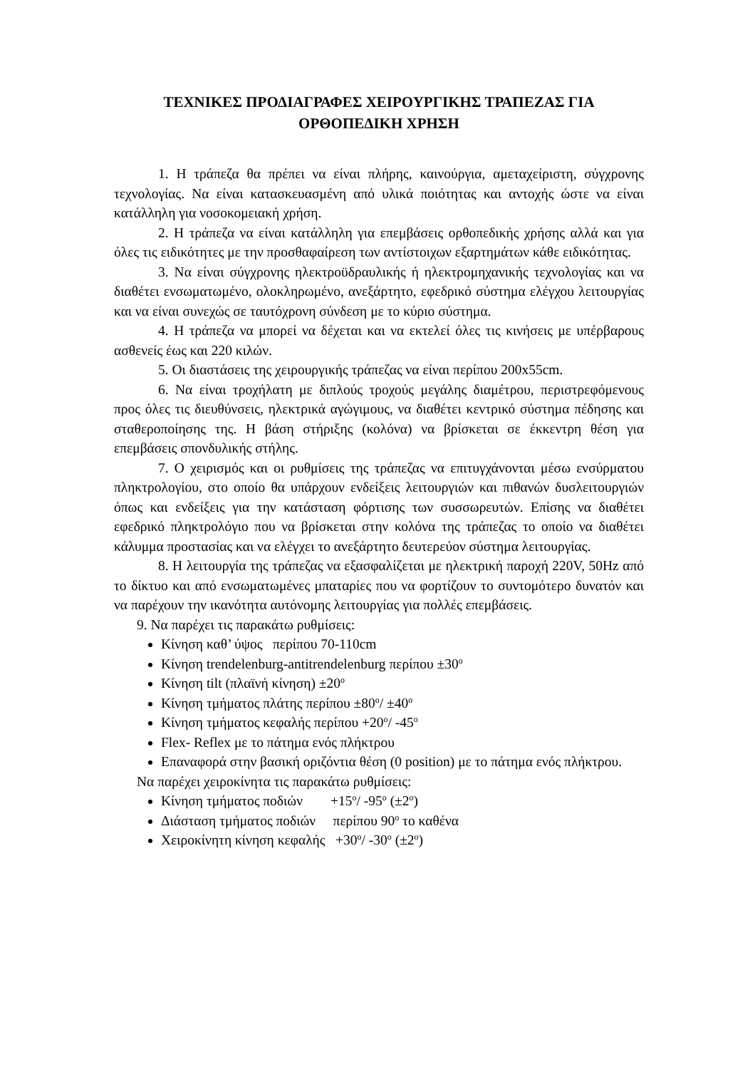ΤΕΧΝΙΚΕΣ ΠΡΟΔΙΑΓΡΑΦΕΣ ΧΕΙΡΟΥΡΓΙΚΗΣ ΤΡΑΠΕΖΑΣ ΓΙΑ
ΟΡΘΟΠΕΔΙΚΗ ΧΡΗΣΗ
1. Η τράπεζα θα πρέπει να είναι πλήρης, καινούργια, αμεταχείριστη, σύγχρονης τεχνολογίας. Να είναι κατασκευασμένη από υλικά ποιότητας και αντοχής ώστε να είναι κατάλληλη για νοσοκομειακή χρήση.
2. Η τράπεζα να είναι κατάλληλη για επεμβάσεις ορθοπεδικής χρήσης αλλά και για όλες τις ειδικότητες με την προσθαφαίρεση των αντίστοιχων εξαρτημάτων κάθε ειδικότητας.
3. Να είναι σύγχρονης ηλεκτροϋδραυλικής ή ηλεκτρομηχανικής τεχνολογίας και να διαθέτει ενσωματωμένο, ολοκληρωμένο, ανεξάρτητο, εφεδρικό σύστημα ελέγχου λειτουργίας και να είναι συνεχώς σε ταυτόχρονη σύνδεση με το κύριο σύστημα.
4. Η τράπεζα να μπορεί να δέχεται και να εκτελεί όλες τις κινήσεις με υπέρβαρους ασθενείς έως και 220 κιλών.
5. Οι διαστάσεις της χειρουργικής τράπεζας να είναι περίπου 200x55cm.
6. Να είναι τροχήλατη με διπλούς τροχούς μεγάλης διαμέτρου, περιστρεφόμενους προς όλες τις διευθύνσεις, ηλεκτρικά αγώγιμους, να διαθέτει κεντρικό σύστημα πέδησης και σταθεροποίησης της. Η βάση στήριξης (κολόνα) να βρίσκεται σε έκκεντρη θέση για επεμβάσεις σπονδυλικής στήλης.
7. Ο χειρισμός και οι ρυθμίσεις της τράπεζας να επιτυγχάνονται μέσω ενσύρματου πληκτρολογίου, στο οποίο θα υπάρχουν ενδείξεις λειτουργιών και πιθανών δυσλειτουργιών όπως και ενδείξεις για την κατάσταση φόρτισης των συσσωρευτών. Επίσης να διαθέτει εφεδρικό πληκτρολόγιο που να βρίσκεται στην κολόνα της τράπεζας το οποίο να διαθέτει κάλυμμα προστασίας και να ελέγχει το ανεξάρτητο δευτερεύον σύστημα λειτουργίας.
8. Η λειτουργία της τράπεζας να εξασφαλίζεται με ηλεκτρική παροχή 220V, 50Hz από το δίκτυο και από ενσωματωμένες μπαταρίες που να φορτίζουν το συντομότερο δυνατόν και να παρέχουν την ικανότητα αυτόνομης λειτουργίας για πολλές επεμβάσεις.
9. Να παρέχει τις παρακάτω ρυθμίσεις:
Κίνηση καθ’ ύψος περίπου 70-110cm
Κίνηση trendelenburg-antitrendelenburg περίπου ±30<sup>ο</sup>
Κίνηση tilt (πλαϊνή κίνηση) ±20<sup>ο</sup>
Κίνηση τμήματος πλάτης περίπου ±80<sup>ο</sup>/ ±40<sup>ο</sup>
Κίνηση τμήματος κεφαλής περίπου +20<sup>ο</sup>/ -45<sup>ο</sup>
Flex- Reflex με το πάτημα ενός πλήκτρου
Επαναφορά στην βασική οριζόντια θέση (0 position) με το πάτημα ενός πλήκτρου.
Να παρέχει χειροκίνητα τις παρακάτω ρυθμίσεις:
Κίνηση τμήματος ποδιών +15<sup>ο</sup>/ -95<sup>ο</sup> (±2<sup>ο</sup>)
Διάσταση τμήματος ποδιών περίπου 90<sup>ο</sup> το καθένα
Χειροκίνητη κίνηση κεφαλής +30<sup>ο</sup>/ -30<sup>ο</sup> (±2<sup>ο</sup>)